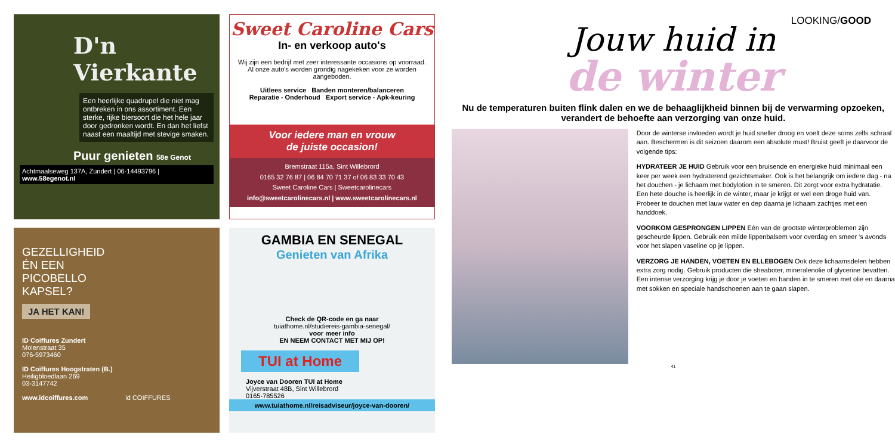D'n Vierkante
Een heerlijke quadrupel die niet mag ontbreken in ons assortiment. Een sterke, rijke biersoort die het hele jaar door gedronken wordt. En dan het liefst naast een maaltijd met stevige smaken.
Puur genieten 58e Genot
Achtmaalseweg 137A, Zundert | 06-14493796 | www.58egenot.nl
Sweet Caroline Cars
In- en verkoop auto's
Wij zijn een bedrijf met zeer interessante occasions op voorraad.
Al onze auto's worden grondig nagekeken voor ze worden aangeboden.
Uitlees service Banden monteren/balanceren
Reparatie - Onderhoud Export service - Apk-keuring
Voor iedere man en vrouw
de juiste occasion!
Bremstraat 115a, Sint Willebrord
0165 32 76 87 | 06 84 70 71 37 of 06 83 33 70 43
Sweet Caroline Cars | Sweetcarolinecars
info@sweetcarolinecars.nl | www.sweetcarolinecars.nl
GEZELLIGHEID ÉN EEN PICOBELLO KAPSEL?
JA HET KAN!
ID Coiffures Zundert
Molenstraat 35
076-5973460
ID Coiffures Hoogstraten (B.)
Heiligbloedlaan 269
03-3147742
www.idcoiffures.com id COIFFURES
GAMBIA EN SENEGAL
Genieten van Afrika
Check de QR-code en ga naar
tuiathome.nl/studiereis-gambia-senegal/
voor meer info
EN NEEM CONTACT MET MIJ OP!
TUI at Home
Joyce van Dooren TUI at Home
Vijverstraat 48B, Sint Willebrord
0165-785526
www.tuiathome.nl/reisadviseur/joyce-van-dooren/
LOOKING/GOOD
Jouw huid in
de winter
Nu de temperaturen buiten flink dalen en we de behaaglijkheid binnen bij de verwarming opzoeken, verandert de behoefte aan verzorging van onze huid.
Door de winterse invloeden wordt je huid sneller droog en voelt deze soms zelfs schraal aan. Beschermen is dit seizoen daarom een absolute must! Bruist geeft je daarvoor de volgende tips:
HYDRATEER JE HUID Gebruik voor een bruisende en energieke huid minimaal een keer per week een hydraterend gezichtsmaker. Ook is het belangrijk om iedere dag - na het douchen - je lichaam met bodylotion in te smeren. Dit zorgt voor extra hydratatie. Een hete douche is heerlijk in de winter, maar je krijgt er wel een droge huid van. Probeer te douchen met lauw water en dep daarna je lichaam zachtjes met een handdoek.
VOORKOM GESPRONGEN LIPPEN Eén van de grootste winterproblemen zijn gescheurde lippen. Gebruik een milde lippenbalsem voor overdag en smeer 's avonds voor het slapen vaseline op je lippen.
VERZORG JE HANDEN, VOETEN EN ELLEBOGEN Ook deze lichaamsdelen hebben extra zorg nodig. Gebruik producten die sheaboter, mineralenolie of glycerine bevatten. Een intense verzorging krijg je door je voeten en handen in te smeren met olie en daarna met sokken en speciale handschoenen aan te gaan slapen.
41